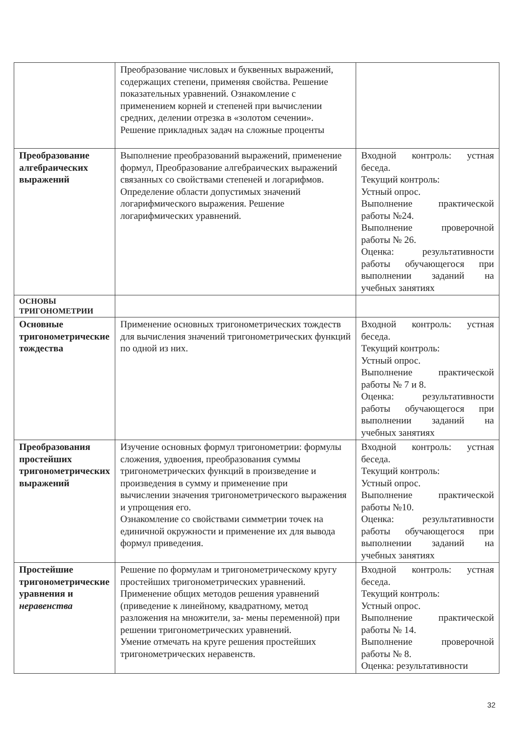| | Преобразование числовых и буквенных выражений, содержащих степени, применяя свойства. Решение показательных уравнений. Ознакомление с применением корней и степеней при вычислении средних, делении отрезка в «золотом сечении». Решение прикладных задач на сложные проценты | |
| Преобразование алгебраических выражений | Выполнение преобразований выражений, применение формул, Преобразование алгебраических выражений связанных со свойствами степеней и логарифмов. Определение области допустимых значений логарифмического выражения. Решение логарифмических уравнений. | Входной контроль: устная беседа. Текущий контроль: Устный опрос. Выполнение практической работы №24. Выполнение проверочной работы № 26. Оценка: результативности работы обучающегося при выполнении заданий на учебных занятиях |
| ОСНОВЫ ТРИГОНОМЕТРИИ | | |
| Основные тригонометрические тождества | Применение основных тригонометрических тождеств для вычисления значений тригонометрических функций по одной из них. | Входной контроль: устная беседа. Текущий контроль: Устный опрос. Выполнение практической работы № 7 и 8. Оценка: результативности работы обучающегося при выполнении заданий на учебных занятиях |
| Преобразования простейших тригонометрических выражений | Изучение основных формул тригонометрии: формулы сложения, удвоения, преобразования суммы тригонометрических функций в произведение и произведения в сумму и применение при вычислении значения тригонометрического выражения и упрощения его. Ознакомление со свойствами симметрии точек на единичной окружности и применение их для вывода формул приведения. | Входной контроль: устная беседа. Текущий контроль: Устный опрос. Выполнение практической работы №10. Оценка: результативности работы обучающегося при выполнении заданий на учебных занятиях |
| Простейшие тригонометрические уравнения и неравенства | Решение по формулам и тригонометрическому кругу простейших тригонометрических уравнений. Применение общих методов решения уравнений (приведение к линейному, квадратному, метод разложения на множители, за- мены переменной) при решении тригонометрических уравнений. Умение отмечать на круге решения простейших тригонометрических неравенств. | Входной контроль: устная беседа. Текущий контроль: Устный опрос. Выполнение практической работы № 14. Выполнение проверочной работы № 8. Оценка: результативности |
32